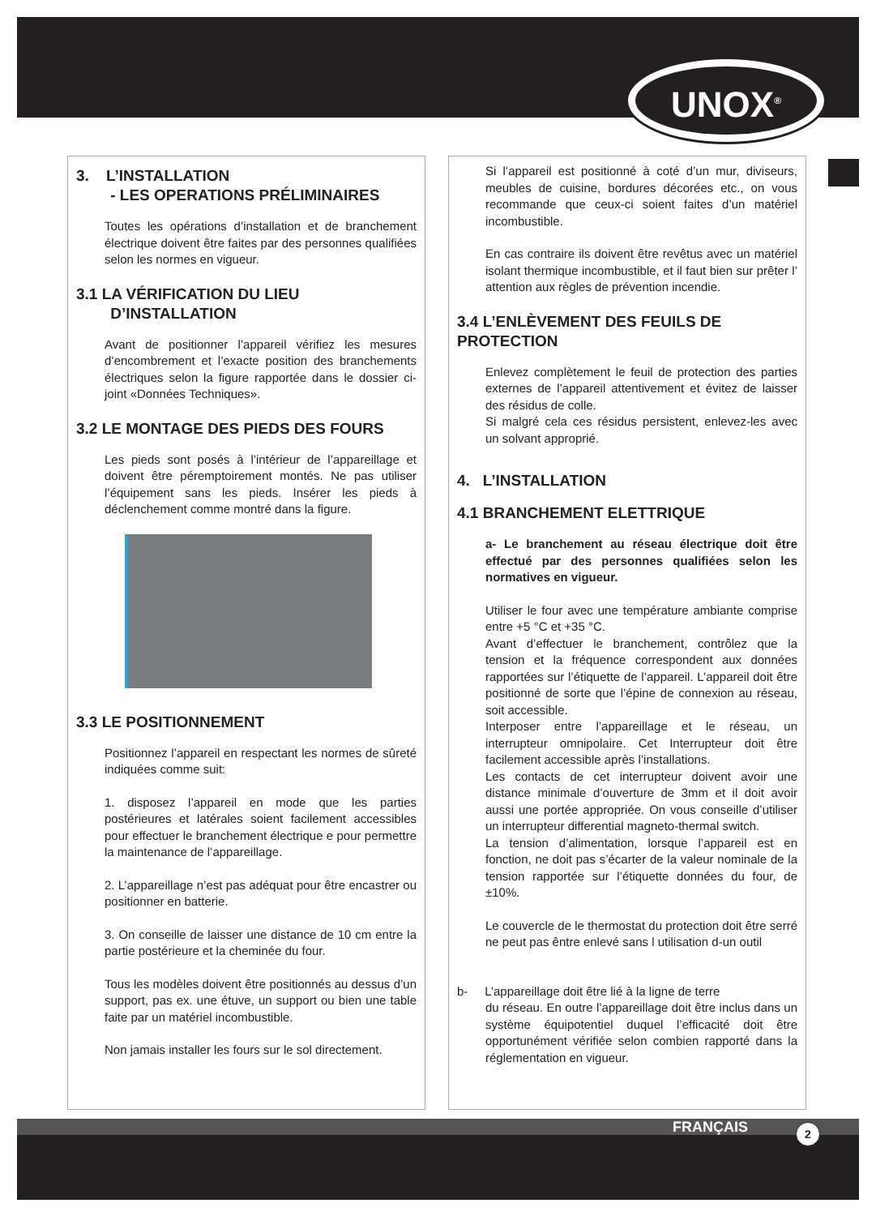UNOX<sup>®</sup>
3. L’INSTALLATION
- LES OPERATIONS PRÉLIMINAIRES
Toutes les opérations d’installation et de branchement électrique doivent être faites par des personnes qualifiées selon les normes en vigueur.
3.1 LA VÉRIFICATION DU LIEU
D’INSTALLATION
Avant de positionner l’appareil vérifiez les mesures d’encombrement et l’exacte position des branchements électriques selon la figure rapportée dans le dossier ci-joint «Données Techniques».
3.2 LE MONTAGE DES PIEDS DES FOURS
Les pieds sont posés à l’intérieur de l’appareillage et doivent être péremptoirement montés. Ne pas utiliser l’équipement sans les pieds. Insérer les pieds à déclenchement comme montré dans la figure.
3.3 LE POSITIONNEMENT
Positionnez l’appareil en respectant les normes de sûreté indiquées comme suit:
1. disposez l’appareil en mode que les parties postérieures et latérales soient facilement accessibles pour effectuer le branchement électrique e pour permettre la maintenance de l’appareillage.
2. L’appareillage n’est pas adéquat pour être encastrer ou positionner en batterie.
3. On conseille de laisser une distance de 10 cm entre la partie postérieure et la cheminée du four.
Tous les modèles doivent être positionnés au dessus d’un support, pas ex. une étuve, un support ou bien une table faite par un matériel incombustible.
Non jamais installer les fours sur le sol directement.
Si l’appareil est positionné à coté d’un mur, diviseurs, meubles de cuisine, bordures décorées etc., on vous recommande que ceux-ci soient faites d’un matériel incombustible.
En cas contraire ils doivent être revêtus avec un matériel isolant thermique incombustible, et il faut bien sur prêter l’ attention aux règles de prévention incendie.
3.4 L’ENLÈVEMENT DES FEUILS DE PROTECTION
Enlevez complètement le feuil de protection des parties externes de l’appareil attentivement et évitez de laisser des résidus de colle.
Si malgré cela ces résidus persistent, enlevez-les avec un solvant approprié.
4. L’INSTALLATION
4.1 BRANCHEMENT ELETTRIQUE
a- Le branchement au réseau électrique doit être effectué par des personnes qualifiées selon les normatives en vigueur.
Utiliser le four avec une température ambiante comprise entre +5 °C et +35 °C.
Avant d’effectuer le branchement, contrôlez que la tension et la fréquence correspondent aux données rapportées sur l’étiquette de l’appareil. L’appareil doit être positionné de sorte que l’épine de connexion au réseau, soit accessible.
Interposer entre l’appareillage et le réseau, un interrupteur omnipolaire. Cet Interrupteur doit être facilement accessible après l’installations.
Les contacts de cet interrupteur doivent avoir une distance minimale d’ouverture de 3mm et il doit avoir aussi une portée appropriée. On vous conseille d’utiliser un interrupteur differential magneto-thermal switch.
La tension d’alimentation, lorsque l’appareil est en fonction, ne doit pas s’écarter de la valeur nominale de la tension rapportée sur l’étiquette données du four, de ±10%.
Le couvercle de le thermostat du protection doit être serré ne peut pas êntre enlevé sans l utilisation d-un outil
b- L’appareillage doit être lié à la ligne de terre
du réseau. En outre l’appareillage doit être inclus dans un système équipotentiel duquel l’efficacité doit être opportunément vérifiée selon combien rapporté dans la réglementation en vigueur.
FRANÇAIS 2